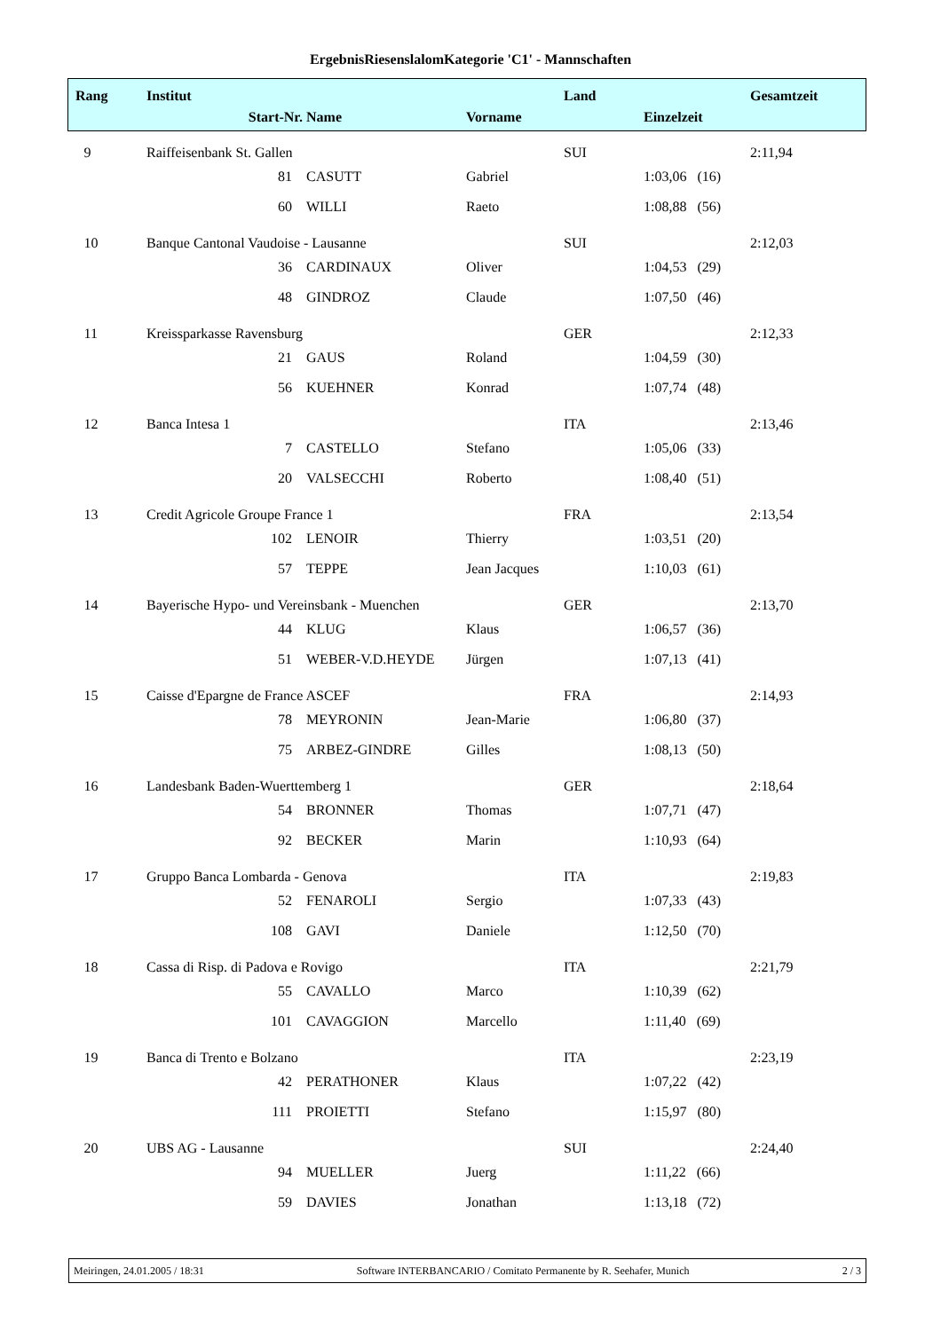ErgebnisRiesenslalomKategorie 'C1' - Mannschaften
| Rang | Institut | | | | Land | | | Gesamtzeit |
| | Start-Nr. | | Name | Vorname | | Einzelzeit | | |
| 9 | Raiffeisenbank St. Gallen | | | | SUI | | | 2:11,94 |
| | | 81 | CASUTT | Gabriel | | 1:03,06 (16) | | |
| | | 60 | WILLI | Raeto | | 1:08,88 (56) | | |
| 10 | Banque Cantonal Vaudoise - Lausanne | | | | SUI | | | 2:12,03 |
| | | 36 | CARDINAUX | Oliver | | 1:04,53 (29) | | |
| | | 48 | GINDROZ | Claude | | 1:07,50 (46) | | |
| 11 | Kreissparkasse Ravensburg | | | | GER | | | 2:12,33 |
| | | 21 | GAUS | Roland | | 1:04,59 (30) | | |
| | | 56 | KUEHNER | Konrad | | 1:07,74 (48) | | |
| 12 | Banca Intesa 1 | | | | ITA | | | 2:13,46 |
| | | 7 | CASTELLO | Stefano | | 1:05,06 (33) | | |
| | | 20 | VALSECCHI | Roberto | | 1:08,40 (51) | | |
| 13 | Credit Agricole Groupe France 1 | | | | FRA | | | 2:13,54 |
| | | 102 | LENOIR | Thierry | | 1:03,51 (20) | | |
| | | 57 | TEPPE | Jean Jacques | | 1:10,03 (61) | | |
| 14 | Bayerische Hypo- und Vereinsbank - Muenchen | | | | GER | | | 2:13,70 |
| | | 44 | KLUG | Klaus | | 1:06,57 (36) | | |
| | | 51 | WEBER-V.D.HEYDE | Jürgen | | 1:07,13 (41) | | |
| 15 | Caisse d'Epargne de France ASCEF | | | | FRA | | | 2:14,93 |
| | | 78 | MEYRONIN | Jean-Marie | | 1:06,80 (37) | | |
| | | 75 | ARBEZ-GINDRE | Gilles | | 1:08,13 (50) | | |
| 16 | Landesbank Baden-Wuerttemberg 1 | | | | GER | | | 2:18,64 |
| | | 54 | BRONNER | Thomas | | 1:07,71 (47) | | |
| | | 92 | BECKER | Marin | | 1:10,93 (64) | | |
| 17 | Gruppo Banca Lombarda - Genova | | | | ITA | | | 2:19,83 |
| | | 52 | FENAROLI | Sergio | | 1:07,33 (43) | | |
| | | 108 | GAVI | Daniele | | 1:12,50 (70) | | |
| 18 | Cassa di Risp. di Padova e Rovigo | | | | ITA | | | 2:21,79 |
| | | 55 | CAVALLO | Marco | | 1:10,39 (62) | | |
| | | 101 | CAVAGGION | Marcello | | 1:11,40 (69) | | |
| 19 | Banca di Trento e Bolzano | | | | ITA | | | 2:23,19 |
| | | 42 | PERATHONER | Klaus | | 1:07,22 (42) | | |
| | | 111 | PROIETTI | Stefano | | 1:15,97 (80) | | |
| 20 | UBS AG - Lausanne | | | | SUI | | | 2:24,40 |
| | | 94 | MUELLER | Juerg | | 1:11,22 (66) | | |
| | | 59 | DAVIES | Jonathan | | 1:13,18 (72) | | |
Meiringen, 24.01.2005 / 18:31 Software INTERBANCARIO / Comitato Permanente by R. Seehafer, Munich 2 / 3